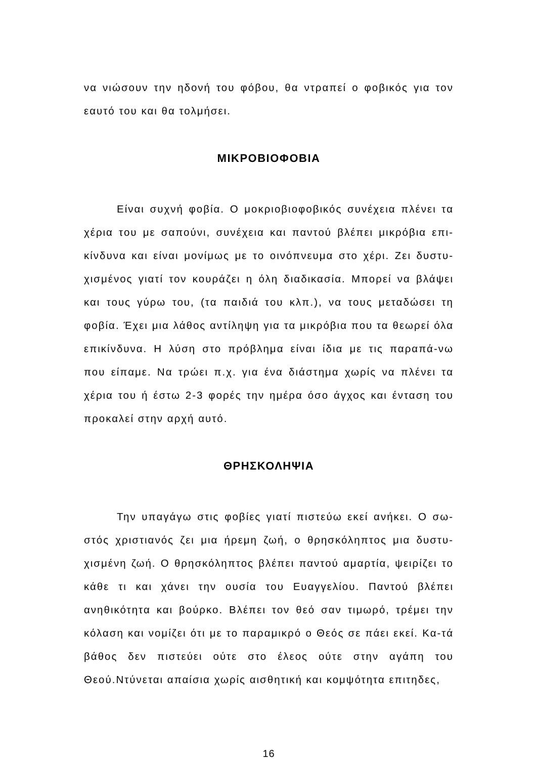να νιώσουν την ηδονή του φόβου, θα ντραπεί ο φοβικός για τον εαυτό του και θα τολμήσει.
ΜΙΚΡΟΒΙΟΦΟΒΙΑ
Είναι συχνή φοβία. Ο μοκριοβιοφοβικός συνέχεια πλένει τα χέρια του με σαπούνι, συνέχεια και παντού βλέπει μικρόβια επι-κίνδυνα και είναι μονίμως με το οινόπνευμα στο χέρι. Ζει δυστυ-χισμένος γιατί τον κουράζει η όλη διαδικασία. Μπορεί να βλάψει και τους γύρω του, (τα παιδιά του κλπ.), να τους μεταδώσει τη φοβία. Έχει μια λάθος αντίληψη για τα μικρόβια που τα θεωρεί όλα επικίνδυνα. Η λύση στο πρόβλημα είναι ίδια με τις παραπά-νω που είπαμε. Να τρώει π.χ. για ένα διάστημα χωρίς να πλένει τα χέρια του ή έστω 2-3 φορές την ημέρα όσο άγχος και ένταση του προκαλεί στην αρχή αυτό.
ΘΡΗΣΚΟΛΗΨΙΑ
Την υπαγάγω στις φοβίες γιατί πιστεύω εκεί ανήκει. Ο σω-στός χριστιανός ζει μια ήρεμη ζωή, ο θρησκόληπτος μια δυστυ-χισμένη ζωή. Ο θρησκόληπτος βλέπει παντού αμαρτία, ψειρίζει το κάθε τι και χάνει την ουσία του Ευαγγελίου. Παντού βλέπει ανηθικότητα και βούρκο. Βλέπει τον θεό σαν τιμωρό, τρέμει την κόλαση και νομίζει ότι με το παραμικρό ο Θεός σε πάει εκεί. Κα-τά βάθος δεν πιστεύει ούτε στο έλεος ούτε στην αγάπη του Θεού.Ντύνεται απαίσια χωρίς αισθητική και κομψότητα επιτηδες,
16